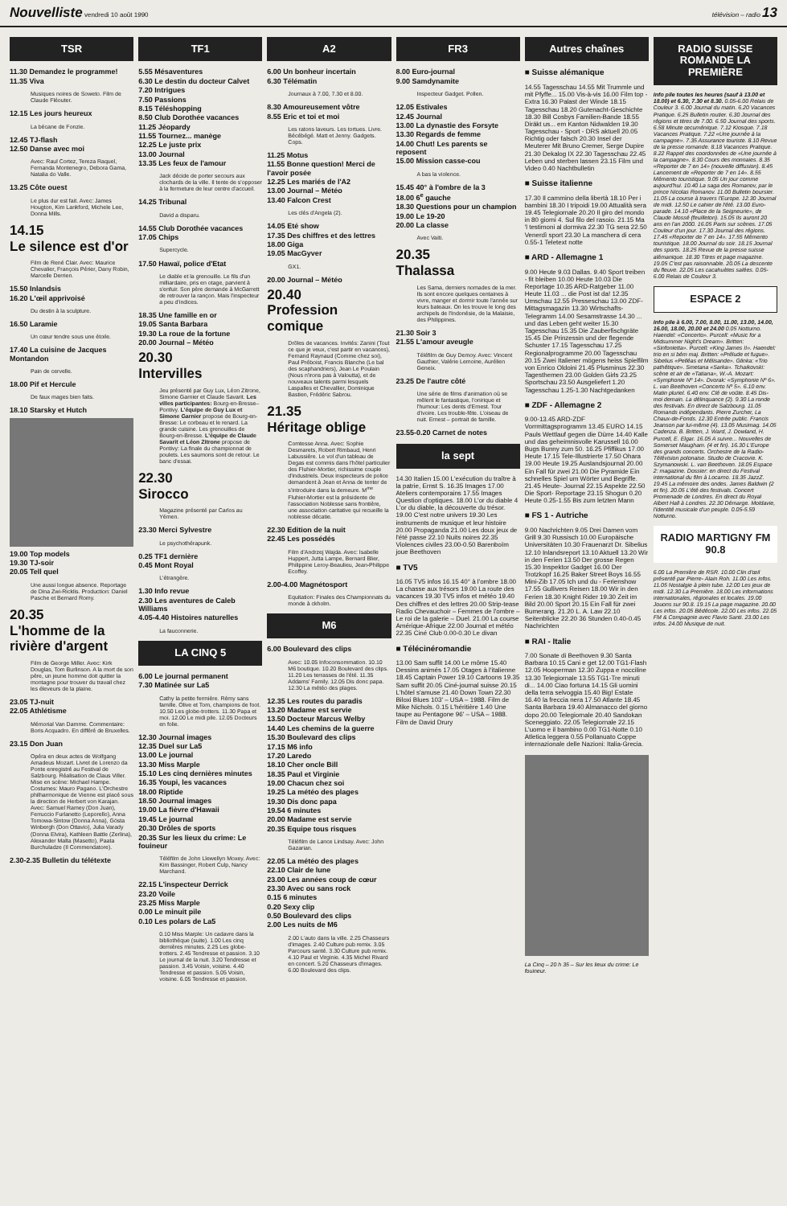Nouvelliste vendredi 10 août 1990 télévision – radio 13
TSR
11.30 Demandez le programme!
11.35 Viva
Musiques noires de Soweto. Film de Claude Fléouter.
12.15 Les jours heureux
La bécane de Fonzie.
12.45 TJ-flash
12.50 Danse avec moi
Avec: Raul Cortez, Tereza Raquel, Fernanda Montenegro, Debora Gama, Natalia do Valle.
13.25 Côte ouest
Le plus dur est fait. Avec: James Hougton, Kim Lankford, Michele Lee, Donna Mills.
14.15
Le silence est d'or
Film de René Clair. Avec: Maurice Chevalier, François Périer, Dany Robin, Marcelle Derrien.
15.50 Inlandsis
16.20 L'œil apprivoisé
Du destin à la sculpture.
16.50 Laramie
Un cœur tendre sous une étoile.
17.40 La cuisine de Jacques Montandon
Pain de cervelle.
18.00 Pif et Hercule
De faux mages bien faits.
18.10 Starsky et Hutch
19.00 Top models
19.30 TJ-soir
20.05 Tell quel
Une aussi longue absence. Reportage de Dina Zwi-Ricklis. Production: Daniel Pasche et Bernard Romy.
20.35
L'homme de la rivière d'argent
Film de George Miller. Avec: Kirk Douglas, Tom Burlinson. A la mort de son père, un jeune homme doit quitter la montagne pour trouver du travail chez les éleveurs de la plaine.
23.05 TJ-nuit
22.05 Athlétisme
Mémorial Van Damme. Commentaire: Boris Acquadro. En différé de Bruxelles.
23.15 Don Juan
Opéra en deux actes de Wolfgang Amadeus Mozart. Livret de Lorenzo da Ponte enregistré au Festival de Salzbourg. Réalisation de Claus Viller. Mise en scène: Michael Hampe. Costumes: Mauro Pagano. L'Orchestre philharmonique de Vienne est placé sous la direction de Herbert von Karajan. Avec: Samuel Ramey (Don Juan), Ferruccio Furlanetto (Leporello), Anna Tomowa-Sintow (Donna Anna), Gösta Winbergh (Don Ottavio), Julia Varady (Donna Elvira), Kathleen Battle (Zerlina), Alexander Malta (Masetto), Paata Burchuladze (Il Commendatore).
2.30-2.35 Bulletin du télétexte
TF1
5.55 Mésaventures
6.30 Le destin du docteur Calvet
7.20 Intrigues
7.50 Passions
8.15 Téléshopping
8.50 Club Dorothée vacances
11.25 Jéopardy
11.55 Tournez... manège
12.25 Le juste prix
13.00 Journal
13.35 Les feux de l'amour
Jack décide de porter secours aux clochards de la ville. Il tente de s'opposer à la fermeture de leur centre d'accueil.
14.25 Tribunal
David a disparu.
14.55 Club Dorothée vacances
17.05 Chips
Supercycle.
17.50 Hawaï, police d'Etat
Le diable et la grenouille. Le fils d'un milliardaire, pris en otage, parvient à s'enfuir. Son père demande à McGarrett de retrouver la rançon. Mais l'inspecteur a peu d'indices.
18.35 Une famille en or
19.05 Santa Barbara
19.30 La roue de la fortune
20.00 Journal – Météo
20.30
Intervilles
Jeu présenté par Guy Lux, Léon Zitrone, Simone Garnier et Claude Savarit. Les villes participantes: Bourg-en-Bresse–Pontivy. L'équipe de Guy Lux et Simone Garnier propose de Bourg-en-Bresse: Le corbeau et le renard. La grande cuisine. Les grenouilles de Bourg-en-Bresse. L'équipe de Claude Savarit et Léon Zitrone propose de Pontivy: La finale du championnat de poulets. Les saumons sont de retour. Le banc d'essai.
22.30
Sirocco
Magazine présenté par Carlos au Yémen.
23.30 Merci Sylvestre
Le psychothérapunk.
0.25 TF1 dernière
0.45 Mont Royal
L'étrangère.
1.30 Info revue
2.30 Les aventures de Caleb Williams
4.05-4.40 Histoires naturelles
La fauconnerie.
LA CINQ 5
6.00 Le journal permanent
7.30 Matinée sur La5
Cathy la petite fermière. Rémy sans famille. Olive et Tom, champions de foot. 10.50 Les globe-trotters. 11.30 Papa et moi. 12.00 Le midi pile. 12.05 Docteurs en folie.
12.30 Journal images
12.35 Duel sur La5
13.00 Le journal
13.30 Miss Marple
15.10 Les cinq dernières minutes
16.35 Youpi, les vacances
18.00 Riptide
18.50 Journal images
19.00 La fièvre d'Hawaii
19.45 Le journal
20.30 Drôles de sports
20.35 Sur les lieux du crime: Le fouineur
Téléfilm de John Llewellyn Moxey. Avec: Kim Bassinger, Robert Culp, Nancy Marchand.
22.15 L'inspecteur Derrick
23.20 Voile
23.25 Miss Marple
0.00 Le minuit pile
0.10 Les polars de La5
0.10 Miss Marple: Un cadavre dans la bibliothèque (suite). 1.00 Les cinq dernières minutes. 2.25 Les globe-trotters. 2.45 Tendresse et passion. 3.10 Le journal de la nuit. 3.20 Tendresse et passion. 3.45 Voisin, voisine. 4.40 Tendresse et passion. 5.05 Voisin, voisine. 6.05 Tendresse et passion.
A2
6.00 Un bonheur incertain
6.30 Télématin
Journaux à 7.00, 7.30 et 8.00.
8.30 Amoureusement vôtre
8.55 Eric et toi et moi
Les ratons laveurs. Les tortues. Livre. Bécébégé. Matt et Jenny. Gadgets. Cops.
11.25 Motus
11.55 Bonne question! Merci de l'avoir posée
12.25 Les mariés de l'A2
13.00 Journal – Météo
13.40 Falcon Crest
Les clés d'Angela (2).
14.05 Eté show
17.35 Des chiffres et des lettres
18.00 Giga
19.05 MacGyver
GX1.
20.00 Journal – Météo
20.40
Profession comique
Drôles de vacances. Invités: Zanini (Tout ce que je veux, c'est partir en vacances), Fernand Raynaud (Comme chez soi), Paul Préboist, Francis Blanche (Le bal des scaphandriers), Jean Le Poulain (Nous n'irons pas à Valoutta), et de nouveaux talents parmi lesquels Laspalles et Chevallier, Dominique Bastien, Frédéric Sabrou.
21.35
Héritage oblige
Comtesse Anna. Avec: Sophie Desmarets, Robert Rimbaud, Henri Labussière. Le vol d'un tableau de Degas est commis dans l'hôtel particulier des Fluhier-Mortier, richissime couple d'industriels. Deux inspecteurs de police demandent à Jean et Anna de tenter de s'introduire dans la demeure. M<sup>me</sup> Fluhier-Mortier est la présidente de l'association Noblesse sans frontière, une association caritative qui recueille la noblesse décatie.
22.30 Edition de la nuit
22.45 Les possédés
Film d'Andrzej Wajda. Avec: Isabelle Huppert, Jutta Lampe, Bernard Blier, Philippine Leroy-Beaulieu, Jean-Philippe Ecoffey.
2.00-4.00 Magnétosport
Equitation: Finales des Championnats du monde à ckholm.
M6
6.00 Boulevard des clips
Avec: 10.05 Infoconsommation. 10.10 M6 boutique. 10.20 Boulevard des clips. 11.20 Les terrasses de l'été. 11.35 Addams' Family. 12.05 Dis donc papa. 12.30 La météo des plages.
12.35 Les routes du paradis
13.20 Madame est servie
13.50 Docteur Marcus Welby
14.40 Les chemins de la guerre
15.30 Boulevard des clips
17.15 M6 info
17.20 Laredo
18.10 Cher oncle Bill
18.35 Paul et Virginie
19.00 Chacun chez soi
19.25 La météo des plages
19.30 Dis donc papa
19.54 6 minutes
20.00 Madame est servie
20.35 Equipe tous risques
Téléfilm de Lance Lindsay. Avec: John Gazarian.
22.05 La météo des plages
22.10 Clair de lune
23.00 Les années coup de cœur
23.30 Avec ou sans rock
0.15 6 minutes
0.20 Sexy clip
0.50 Boulevard des clips
2.00 Les nuits de M6
2.00 L'auto dans la ville. 2.25 Chasseurs d'images. 2.40 Culture pub remix. 3.05 Parcours santé. 3.30 Culture pub remix. 4.10 Paul et Virginie. 4.35 Michel Rivard en concert. 5.20 Chasseurs d'images. 6.00 Boulevard des clips.
FR3
8.00 Euro-journal
9.00 Samdynamite
Inspecteur Gadget. Pollen.
12.05 Estivales
12.45 Journal
13.00 La dynastie des Forsyte
13.30 Regards de femme
14.00 Chut! Les parents se reposent
15.00 Mission casse-cou
A bas la violence.
15.45 40° à l'ombre de la 3
18.00 6<sup>e</sup> gauche
18.30 Questions pour un champion
19.00 Le 19-20
20.00 La classe
Avec Vaïti.
20.35
Thalassa
Les Sama, derniers nomades de la mer. Ils sont encore quelques centaines à vivre, manger et dormir toute l'année sur leurs bateaux. On les trouve le long des archipels de l'Indonésie, de la Malaisie, des Philippines.
21.30 Soir 3
21.55 L'amour aveugle
Téléfilm de Guy Demoy. Avec: Vincent Gauthier, Valérie Lemoine, Aurélien Geneix.
23.25 De l'autre côté
Une série de films d'animation où se mêlent le fantastique, l'onirique et l'humour: Les dents d'Ernest. Tour d'ivoire. Les trouble-fête. L'oiseau de nuit. Ernest – portrait de famille.
23.55-0.20 Carnet de notes
la sept
14.30 Italien 15.00 L'exécution du traître à la patrie, Ernst S. 16.35 Images 17.00 Ateliers contemporains 17.55 Images Question d'optiques. 18.00 L'or du diable 4 L'or du diable, la découverte du trésor. 19.00 C'est notre univers 19.30 Les instruments de musique et leur histoire 20.00 Propaganda 21.00 Les doux jeux de l'été passe 22.10 Nuits noires 22.35 Violences civiles 23.00-0.50 Barenboïm joue Beethoven
■ TV5
16.05 TV5 infos 16.15 40° à l'ombre 18.00 La chasse aux trésors 19.00 La route des vacances 19.30 TV5 infos et météo 19.40 Des chiffres et des lettres 20.00 Strip-tease Radio Chevauchoir – Femmes de l'ombre – Le roi de la galerie – Duel. 21.00 La course Amérique-Afrique 22.00 Journal et météo 22.35 Ciné Club 0.00-0.30 Le divan
■ Téléciné­romandie
13.00 Sam suffit 14.00 Le môme 15.40 Dessins animés 17.05 Otages à l'italienne 18.45 Captain Power 19.10 Cartoons 19.35 Sam suffit 20.05 Ciné-journal suisse 20.15 L'hôtel s'amuse 21.40 Down Town 22.30 Biloxi Blues 103' – USA – 1988. Film de Mike Nichols. 0.15 L'héritière 1.40 Une taupe au Pentagone 96' – USA – 1988. Film de David Drury
Autres chaînes
■ Suisse alémanique
14.55 Tagesschau 14.55 Mit Trummle und mit Pfyffe... 15.00 Vis-à-vis 16.00 Film top - Extra 16.30 Palast der Winde 18.15 Tagesschau 18.20 Gutenacht-Geschichte 18.30 Bill Cosbys Familien-Bande 18.55 Diräkt us... em Kanton Nidwalden 19.30 Tagesschau - Sport - DRS aktuell 20.05 Richtig oder falsch 20.30 Insel der Meuterer Mit Bruno Cremer, Serge Dupire 21.30 Dekalog IX 22.30 Tagesschau 22.45 Leben und sterben lassen 23.15 Film und Video 0.40 Nachtbulletin
■ Suisse italienne
17.30 Il cammino della libertà 18.10 Per i bambini 18.30 I tripoidi 19.00 Attualità sera 19.45 Telegiornale 20.20 Il giro del mondo in 80 giorni 4. Sul filo del rasoio. 21.15 Ma 'l testimoni al dormiva 22.30 TG sera 22.50 Venerdì sport 23.30 La maschera di cera 0.55-1 Teletext notte
■ ARD - Allemagne 1
9.00 Heute 9.03 Dallas. 9.40 Sport treiben - fit bleiben 10.00 Heute 10.03 Die Reportage 10.35 ARD-Ratgeber 11.00 Heute 11.03 ... die Post ist da! 12.35 Umschau 12.55 Presseschau 13.00 ZDF-Mittagsmagazin 13.30 Wirtschafts-Telegramm 14.00 Sesamstrasse 14.30 ... und das Leben geht weiter 15.30 Tagesschau 15.35 Die Zauberfischgräte 15.45 Die Prinzessin und der flegende Schuster 17.15 Tagesschau 17.25 Regionalprogramme 20.00 Tagesschau 20.15 Zwei Italiener mögens heiss Spielfilm von Enrico Oldoini 21.45 Plusminus 22.30 Tagesthemen 23.00 Golden Girls 23.25 Sportschau 23.50 Ausgeliefert 1.20 Tagesschau 1.25-1.30 Nachtgedanken
■ ZDF - Allemagne 2
9.00-13.45 ARD-ZDF Vorrmittagsprogramm 13.45 EURO 14.15 Pauls Wettlauf gegen die Dürre 14.40 Kalle und das geheimnisvolle Karussell 16.00 Bugs Bunny zum 50. 16.25 Pfiffikus 17.00 Heute 17.15 Tele-Illustrierte 17.50 Ohara 19.00 Heute 19.25 Auslandsjournal 20.00 Ein Fall für zwei 21.00 Die Pyramide Ein schnelles Spiel um Wörter und Begriffe. 21.45 Heute- Journal 22.15 Aspekte 22.50 Die Sport- Reportage 23.15 Shogun 0.20 Heute 0.25-1.55 Bis zum letzten Mann
■ FS 1 - Autriche
9.00 Nachrichten 9.05 Drei Damen vom Grill 9.30 Russisch 10.00 Europäische Universitäten 10.30 Frauenarzt Dr. Sibelius 12.10 Inlandsreport 13.10 Aktuell 13.20 Wir in den Ferien 13.50 Der grosse Regen 15.30 Inspektor Gadget 16.00 Der Trotzkopf 16.25 Baker Street Boys 16.55 Mini-Zib 17.05 Ich und du - Ferienshow 17.55 Gullivers Reisen 18.00 Wir in den Ferien 18.30 Knight Rider 19.30 Zeit im Bild 20.00 Sport 20.15 Ein Fall für zwei Bumerang. 21.20 L. A. Law 22.10 Seitenblicke 22.20 36 Stunden 0.40-0.45 Nachrichten
■ RAI - Italie
7.00 Sonate di Beethoven 9.30 Santa Barbara 10.15 Cani e get 12.00 TG1-Flash 12.05 Hooperman 12.30 Zuppa e nocciline 13.30 Telegiornale 13.55 TG1-Tre minuti di... 14.00 Ciao fortuna 14.15 Gli uomini della terra selvoggia 15.40 Big! Estate 16.40 la freccia nera 17.50 Atlante 18.45 Santa Barbara 19.40 Almanacco del giorno dopo 20.00 Telegiornale 20.40 Sandokan Sceneggiato. 22.05 Telegiornale 22.15 L'uomo e il bambino 0.00 TG1-Notte 0.10 Atletica leggera 0.55 Pollanuato Coppe internazionale delle Nazioni: Italia-Grecia.
La Cinq – 20 h 35 – Sur les lieux du crime: Le fouineur.
RADIO SUISSE ROMANDE LA PREMIÈRE
Info pile toutes les heures (sauf à 13.00 et 18.00) et 6.30, 7.30 et 8.30. 0.05-6.00 Relais de Couleur 3. 6.00 Journal du matin. 6.20 Vacances Pratique. 6.25 Bulletin routier. 6.30 Journal des régions et titres de 7.00. 6.50 Journal des sports. 6.58 Minute œcuménique. 7.12 Kiosque. 7.18 Vacances Pratique. 7.22 «Une journée à la campagne». 7.35 Assurance touriste. 8.10 Revue de la presse romande. 8.18 Vacances Pratique. 8.22 Rappel des coordonnées de «Une journée à la campagne». 8.30 Cours des monnaies. 8.35 «Reporter de 7 en 14» (nouvelle diffusion). 8.45 Lancement de «Reporter de 7 en 14». 8.55 Mémento touristique. 9.05 Un jour comme aujourd'hui. 10.40 La saga des Romanov, par le prince Nicolas Romanov. 11.00 Bulletin boursier. 11.05 La course à travers l'Europe. 12.30 Journal de midi. 12.50 Le cahier de l'été. 13.00 Euro-parade. 14.10 «Place de la Seigneurie», de Claude Mossé (feuilleton). 15.05 Ils auront 20 ans en l'an 2000. 16.05 Paris sur scènes. 17.05 Couleur d'un jour. 17.30 Journal des régions. 17.45 «Reporter de 7 en 14». 17.55 Mémento touristique. 18.00 Journal du soir. 18.15 Journal des sports. 18.25 Revue de la presse suisse alémanique. 18.30 Titres et page magazine. 19.05 C'est pas raisonnable. 20.05 La descente du fleuve. 22.05 Les cacahuètes salées. 0.05-6.00 Relais de Couleur 3.
ESPACE 2
Info pile à 6.00, 7.00, 8.00, 11.00, 13.00, 14.00, 16.00, 18.00, 20.00 et 24.00 0.05 Notturno. Haendel: «Concerto». Purcell: «Music for a Midsummer Night's Dream». Britten: «Sinfonietta». Purcell: «King James II». Haendel: trio en si bém maj. Britten: «Prélude et fugue». Sibelius «Pelléas et Mélisande». Glinka: «Trio pathétique». Smetana «Sarka». Tchaikovski: scène et air de «Tatiana», W.-A. Mozart: «Symphonie Nº 14». Dvorak: «Symphonie Nº 6». L. van Beethoven «Concerto Nº 5». 6.10 env. Matin pluriel. 6.40 env. Clé de voûte. 8.45 Dis-moi demain. La délinquance (2). 9.30 La ronde des festivals. En direct de Salzbourg. 11.05 Romands indépendants. Pierre Zurcher, La Chaux-de-Fonds. 12.30 Entrée public. Francis Jeanson par lui-même (4). 13.05 Musimag. 14.05 Cadenza. B. Britten, J. Ward, J. Dowland, H. Purcell, E. Elgar. 16.05 A suivre... Nouvelles de Somerset Maugham. (4 et fin). 16.30 L'Europe des grands concerts. Orchestre de la Radio-Télévision polonaise. Studio de Cracovie. K. Szymanowski. L. van Beethoven. 18.05 Espace 2: magazine. Dossier: en direct du Festival international du film à Locarno. 18.35 JazzZ. 19.45 La mémoire des ondes. James Baldwin (2 et fin). 20.05 L'été des festivals. Concert Promenade de Londres. En direct du Royal Albert Hall à Londres. 22.30 Démarge. Moldavie, l'identité musicale d'un peuple. 0.05-5.59 Notturno.
RADIO MARTIGNY FM 90.8
6.00 La Première de RSR. 10.00 Clin d'œil présenté par Pierre- Alain Roh. 11.00 Les infos. 11.05 Nostalgie à plein tube. 12.00 Les jeux de midi. 12.30 La Première. 18.00 Les informations internationales, régionales et locales. 19.00 Jouons sur 90.8. 19.15 La page magazine. 20.00 Les infos. 20.05 Bédécole. 22.00 Les infos. 22.05 FM & Compagnie avec Flavio Santi. 23.00 Les infos. 24.00 Musique de nuit.